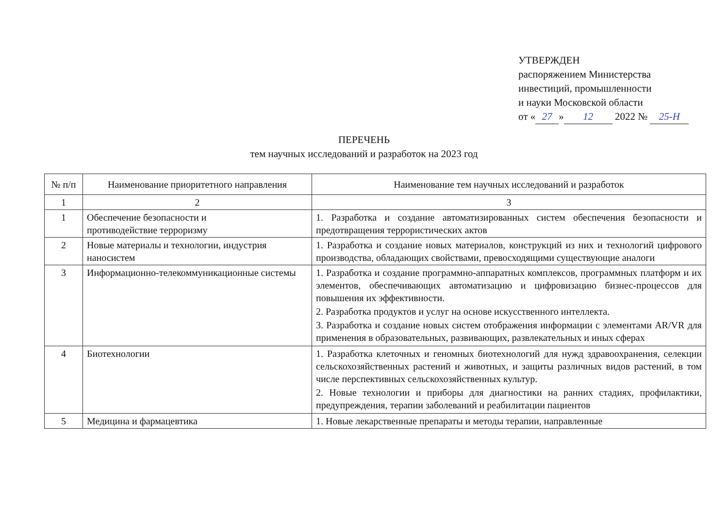УТВЕРЖДЕН
распоряжением Министерства
инвестиций, промышленности
и науки Московской области
от « 27 » 12 2022 № 25-Н
ПЕРЕЧЕНЬ
тем научных исследований и разработок на 2023 год
| № п/п | Наименование приоритетного направления | Наименование тем научных исследований и разработок |
| --- | --- | --- |
| 1 | 2 | 3 |
| 1 | Обеспечение безопасности и противодействие терроризму | 1. Разработка и создание автоматизированных систем обеспечения безопасности и предотвращения террористических актов |
| 2 | Новые материалы и технологии, индустрия наносистем | 1. Разработка и создание новых материалов, конструкций из них и технологий цифрового производства, обладающих свойствами, превосходящими существующие аналоги |
| 3 | Информационно-телекоммуникационные системы | 1. Разработка и создание программно-аппаратных комплексов, программных платформ и их элементов, обеспечивающих автоматизацию и цифровизацию бизнес-процессов для повышения их эффективности. 2. Разработка продуктов и услуг на основе искусственного интеллекта. 3. Разработка и создание новых систем отображения информации с элементами AR/VR для применения в образовательных, развивающих, развлекательных и иных сферах |
| 4 | Биотехнологии | 1. Разработка клеточных и геномных биотехнологий для нужд здравоохранения, селекции сельскохозяйственных растений и животных, и защиты различных видов растений, в том числе перспективных сельскохозяйственных культур. 2. Новые технологии и приборы для диагностики на ранних стадиях, профилактики, предупреждения, терапии заболеваний и реабилитации пациентов |
| 5 | Медицина и фармацевтика | 1. Новые лекарственные препараты и методы терапии, направленные |